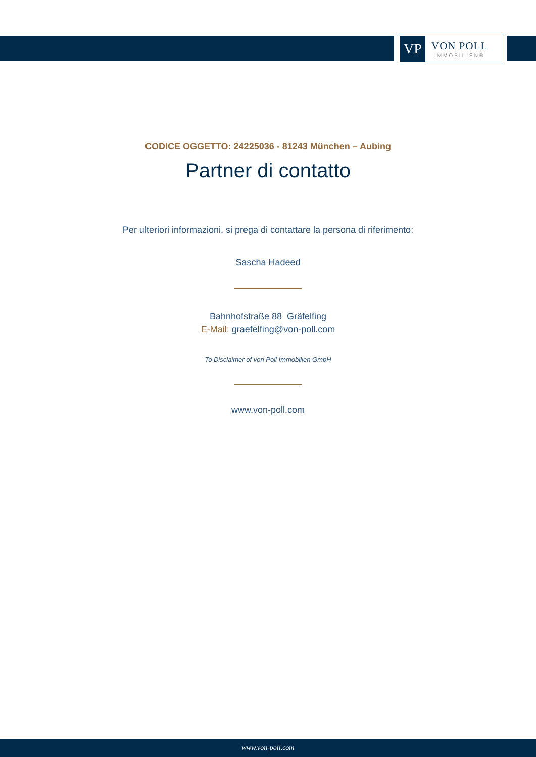VP
VON POLL
IMMOBILIEN®
CODICE OGGETTO: 24225036 - 81243 München – Aubing
Partner di contatto
Per ulteriori informazioni, si prega di contattare la persona di riferimento:
Sascha Hadeed
Bahnhofstraße 88 Gräfelfing
E-Mail: graefelfing@von-poll.com
To Disclaimer of von Poll Immobilien GmbH
www.von-poll.com
www.von-poll.com